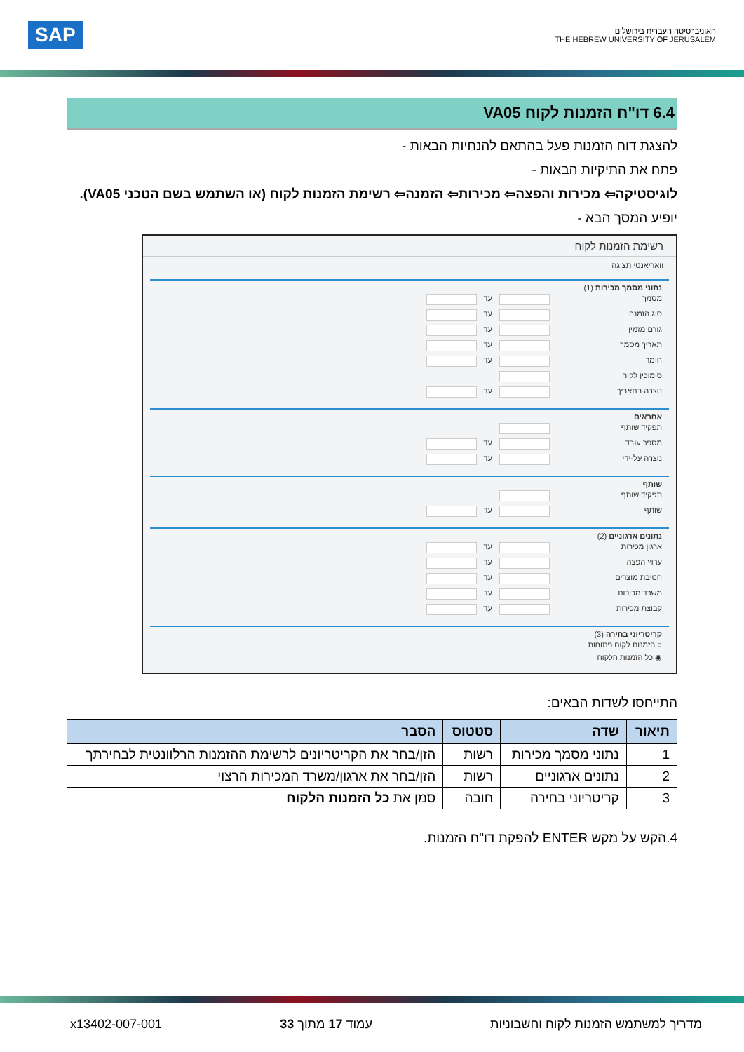SAP
האוניברסיטה העברית בירושלים
THE HEBREW UNIVERSITY OF JERUSALEM
6.4 דו"ח הזמנות לקוח VA05
להצגת דוח הזמנות פעל בהתאם להנחיות הבאות -
פתח את התיקיות הבאות -
לוגיסטיקה⇦ מכירות והפצה⇦ מכירות⇦ הזמנה⇦ רשימת הזמנות לקוח (או השתמש בשם הטכני VA05).
יופיע המסך הבא -
רשימת הזמנות לקוח
וואריאנטי תצוגה
נתוני מסמך מכירות (1)
מסמך
עד
סוג הזמנה
עד
גורם מזמין
עד
תאריך מסמך
עד
חומר
עד
סימוכין לקוח
נוצרה בתאריך
עד
אחראים
תפקיד שותף
מספר עובד
עד
נוצרה על-ידי
עד
שותף
תפקיד שותף
שותף
עד
נתונים ארגוניים (2)
ארגון מכירות
עד
ערוץ הפצה
עד
חטיבת מוצרים
עד
משרד מכירות
עד
קבוצת מכירות
עד
קריטריוני בחירה (3)
○ הזמנות לקוח פתוחות
◉ כל הזמנות הלקוח
התייחסו לשדות הבאים:
| תיאור | שדה | סטטוס | הסבר |
| --- | --- | --- | --- |
| 1 | נתוני מסמך מכירות | רשות | הזן/בחר את הקריטריונים לרשימת ההזמנות הרלוונטית לבחירתך |
| 2 | נתונים ארגוניים | רשות | הזן/בחר את ארגון/משרד המכירות הרצוי |
| 3 | קריטריוני בחירה | חובה | סמן את כל הזמנות הלקוח |
4.הקש על מקש ENTER להפקת דו"ח הזמנות.
מדריך למשתמש הזמנות לקוח וחשבוניות עמוד 17 מתוך 33 x13402-007-001